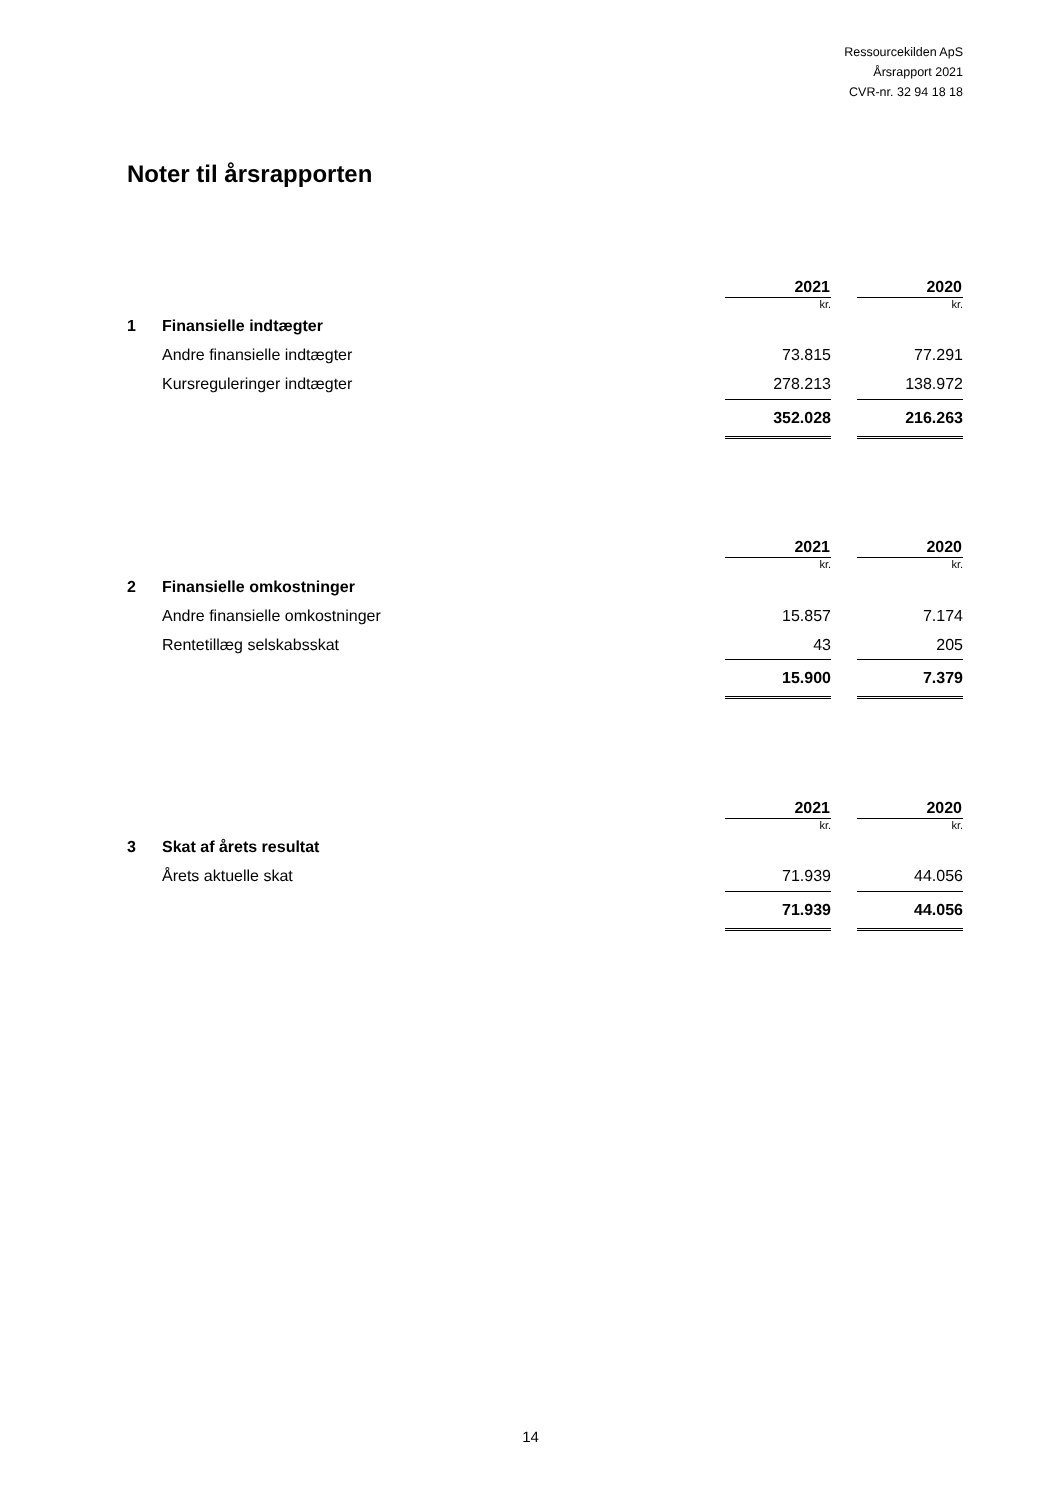Ressourcekilden ApS
Årsrapport 2021
CVR-nr. 32 94 18 18
Noter til årsrapporten
| | | 2021 | | 2020 |
| | | kr. | | kr. |
| 1 | Finansielle indtægter | | | |
| | Andre finansielle indtægter | 73.815 | | 77.291 |
| | Kursreguleringer indtægter | 278.213 | | 138.972 |
| | | 352.028 | | 216.263 |
| | | 2021 | | 2020 |
| | | kr. | | kr. |
| 2 | Finansielle omkostninger | | | |
| | Andre finansielle omkostninger | 15.857 | | 7.174 |
| | Rentetillæg selskabsskat | 43 | | 205 |
| | | 15.900 | | 7.379 |
| | | 2021 | | 2020 |
| | | kr. | | kr. |
| 3 | Skat af årets resultat | | | |
| | Årets aktuelle skat | 71.939 | | 44.056 |
| | | 71.939 | | 44.056 |
14